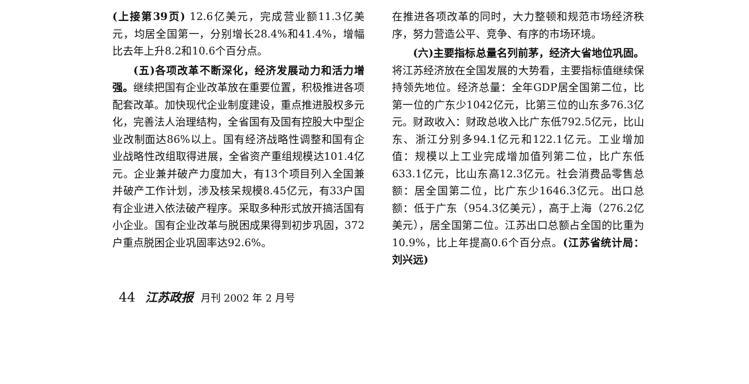(上接第39页) 12.6亿美元，完成营业额11.3亿美元，均居全国第一，分别增长28.4%和41.4%，增幅比去年上升8.2和10.6个百分点。
(五)各项改革不断深化，经济发展动力和活力增强。继续把国有企业改革放在重要位置，积极推进各项配套改革。加快现代企业制度建设，重点推进股权多元化，完善法人治理结构，全省国有及国有控股大中型企业改制面达86%以上。国有经济战略性调整和国有企业战略性改组取得进展，全省资产重组规模达101.4亿元。企业兼并破产力度加大，有13个项目列入全国兼并破产工作计划，涉及核呆规模8.45亿元，有33户国有企业进入依法破产程序。采取多种形式放开搞活国有小企业。国有企业改革与脱困成果得到初步巩固，372户重点脱困企业巩固率达92.6%。
在推进各项改革的同时，大力整顿和规范市场经济秩序，努力营造公平、竞争、有序的市场环境。
(六)主要指标总量名列前茅，经济大省地位巩固。将江苏经济放在全国发展的大势看，主要指标值继续保持领先地位。经济总量：全年GDP居全国第二位，比第一位的广东少1042亿元，比第三位的山东多76.3亿元。财政收入：财政总收入比广东低792.5亿元，比山东、浙江分别多94.1亿元和122.1亿元。工业增加值：规模以上工业完成增加值列第二位，比广东低633.1亿元，比山东高12.3亿元。社会消费品零售总额：居全国第二位，比广东少1646.3亿元。出口总额：低于广东（954.3亿美元），高于上海（276.2亿美元），居全国第二位。江苏出口总额占全国的比重为10.9%，比上年提高0.6个百分点。(江苏省统计局：刘兴远)
44 江苏政报 月刊 2002 年 2 月号